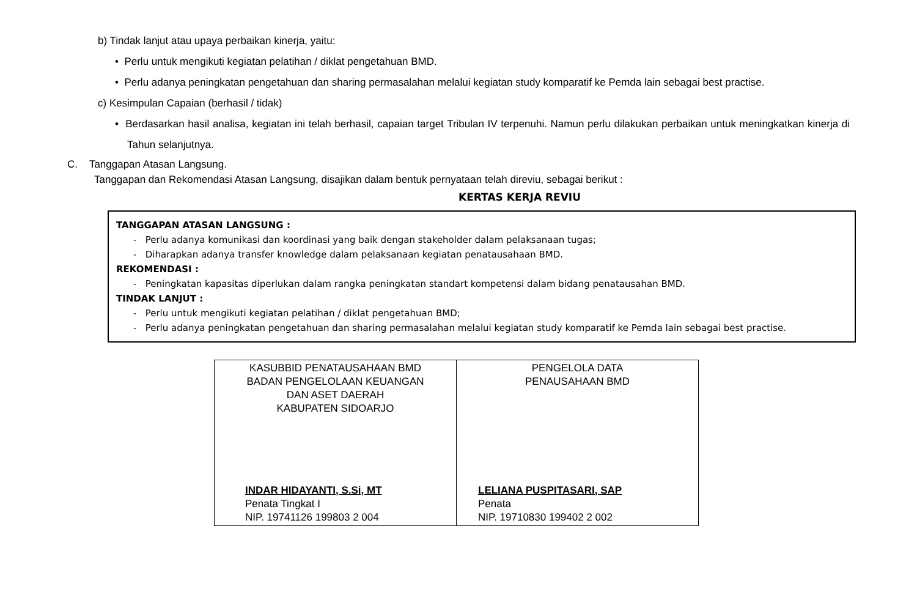b) Tindak lanjut atau upaya perbaikan kinerja, yaitu:
• Perlu untuk mengikuti kegiatan pelatihan / diklat pengetahuan BMD.
• Perlu adanya peningkatan pengetahuan dan sharing permasalahan melalui kegiatan study komparatif ke Pemda lain sebagai best practise.
c) Kesimpulan Capaian (berhasil / tidak)
• Berdasarkan hasil analisa, kegiatan ini telah berhasil, capaian target Tribulan IV terpenuhi. Namun perlu dilakukan perbaikan untuk meningkatkan kinerja di Tahun selanjutnya.
C. Tanggapan Atasan Langsung.
Tanggapan dan Rekomendasi Atasan Langsung, disajikan dalam bentuk pernyataan telah direviu, sebagai berikut :
KERTAS KERJA REVIU
TANGGAPAN ATASAN LANGSUNG :
- Perlu adanya komunikasi dan koordinasi yang baik dengan stakeholder dalam pelaksanaan tugas;
- Diharapkan adanya transfer knowledge dalam pelaksanaan kegiatan penatausahaan BMD.
REKOMENDASI :
- Peningkatan kapasitas diperlukan dalam rangka peningkatan standart kompetensi dalam bidang penatausahan BMD.
TINDAK LANJUT :
- Perlu untuk mengikuti kegiatan pelatihan / diklat pengetahuan BMD;
- Perlu adanya peningkatan pengetahuan dan sharing permasalahan melalui kegiatan study komparatif ke Pemda lain sebagai best practise.
| KASUBBID PENATAUSAHAAN BMD BADAN PENGELOLAAN KEUANGAN DAN ASET DAERAH KABUPATEN SIDOARJO INDAR HIDAYANTI, S.Si, MT Penata Tingkat I NIP. 19741126 199803 2 004 | PENGELOLA DATA PENAUSAHAAN BMD LELIANA PUSPITASARI, SAP Penata NIP. 19710830 199402 2 002 |